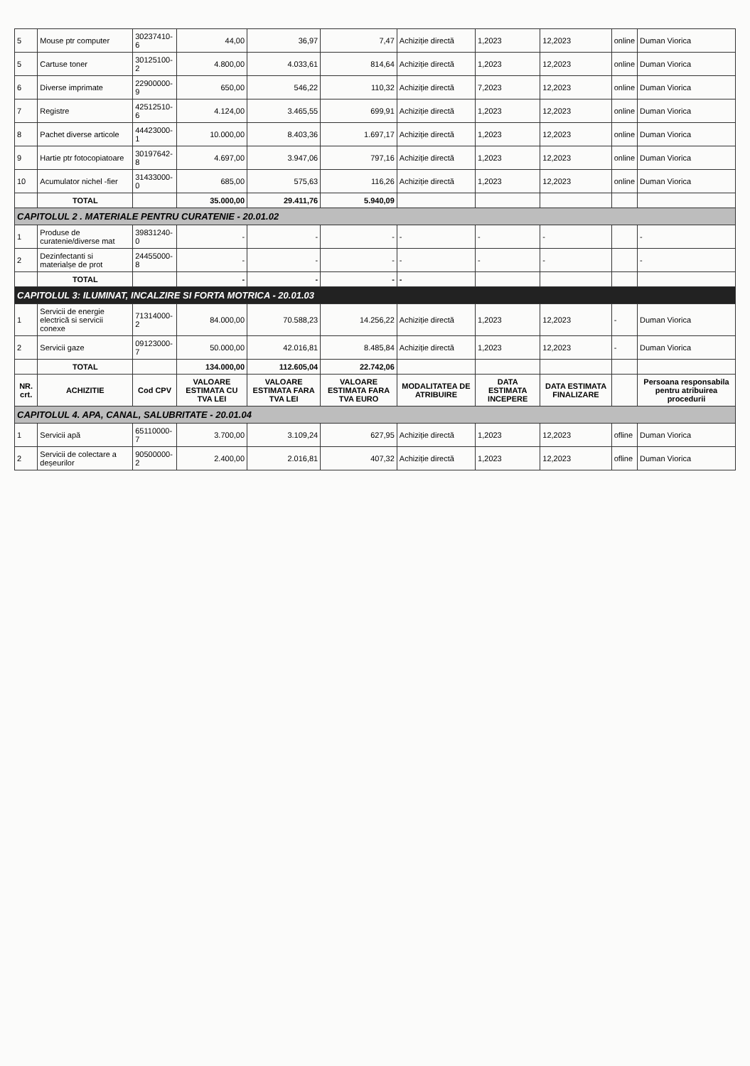| 5 | Mouse ptr computer | 30237410-6 | 44,00 | 36,97 | 7,47 | Achiziție directă | 1,2023 | 12,2023 | online | Duman Viorica |
| 5 | Cartuse toner | 30125100-2 | 4.800,00 | 4.033,61 | 814,64 | Achiziție directă | 1,2023 | 12,2023 | online | Duman Viorica |
| 6 | Diverse imprimate | 22900000-9 | 650,00 | 546,22 | 110,32 | Achiziție directă | 7,2023 | 12,2023 | online | Duman Viorica |
| 7 | Registre | 42512510-6 | 4.124,00 | 3.465,55 | 699,91 | Achiziție directă | 1,2023 | 12,2023 | online | Duman Viorica |
| 8 | Pachet diverse articole | 44423000-1 | 10.000,00 | 8.403,36 | 1.697,17 | Achiziție directă | 1,2023 | 12,2023 | online | Duman Viorica |
| 9 | Hartie ptr fotocopiatoare | 30197642-8 | 4.697,00 | 3.947,06 | 797,16 | Achiziție directă | 1,2023 | 12,2023 | online | Duman Viorica |
| 10 | Acumulator nichel -fier | 31433000-0 | 685,00 | 575,63 | 116,26 | Achiziție directă | 1,2023 | 12,2023 | online | Duman Viorica |
| | TOTAL | | 35.000,00 | 29.411,76 | 5.940,09 | | | | | |
| CAPITOLUL 2 . MATERIALE PENTRU CURATENIE - 20.01.02 | | | | | | | | | | |
| 1 | Produse de curatenie/diverse mat | 39831240-0 | - | - | - | - | - | - | | - |
| 2 | Dezinfectanti si materialșe de prot | 24455000-8 | - | - | - | - | - | - | | - |
| | TOTAL | | - | - | - | - | | | | |
| CAPITOLUL 3: ILUMINAT, INCALZIRE SI FORTA MOTRICA - 20.01.03 | | | | | | | | | | |
| 1 | Servicii de energie electrică si servicii conexe | 71314000-2 | 84.000,00 | 70.588,23 | 14.256,22 | Achiziție directă | 1,2023 | 12,2023 | - | Duman Viorica |
| 2 | Servicii gaze | 09123000-7 | 50.000,00 | 42.016,81 | 8.485,84 | Achiziție directă | 1,2023 | 12,2023 | - | Duman Viorica |
| | TOTAL | | 134.000,00 | 112.605,04 | 22.742,06 | | | | | |
| NR. crt. | ACHIZITIE | Cod CPV | VALOARE ESTIMATA CU TVA LEI | VALOARE ESTIMATA FARA TVA LEI | VALOARE ESTIMATA FARA TVA EURO | MODALITATEA DE ATRIBUIRE | DATA ESTIMATA INCEPERE | DATA ESTIMATA FINALIZARE | | Persoana responsabila pentru atribuirea procedurii |
| CAPITOLUL 4. APA, CANAL, SALUBRITATE - 20.01.04 | | | | | | | | | | |
| 1 | Servicii apă | 65110000-7 | 3.700,00 | 3.109,24 | 627,95 | Achiziție directă | 1,2023 | 12,2023 | ofline | Duman Viorica |
| 2 | Servicii de colectare a deșeurilor | 90500000-2 | 2.400,00 | 2.016,81 | 407,32 | Achiziție directă | 1,2023 | 12,2023 | ofline | Duman Viorica |